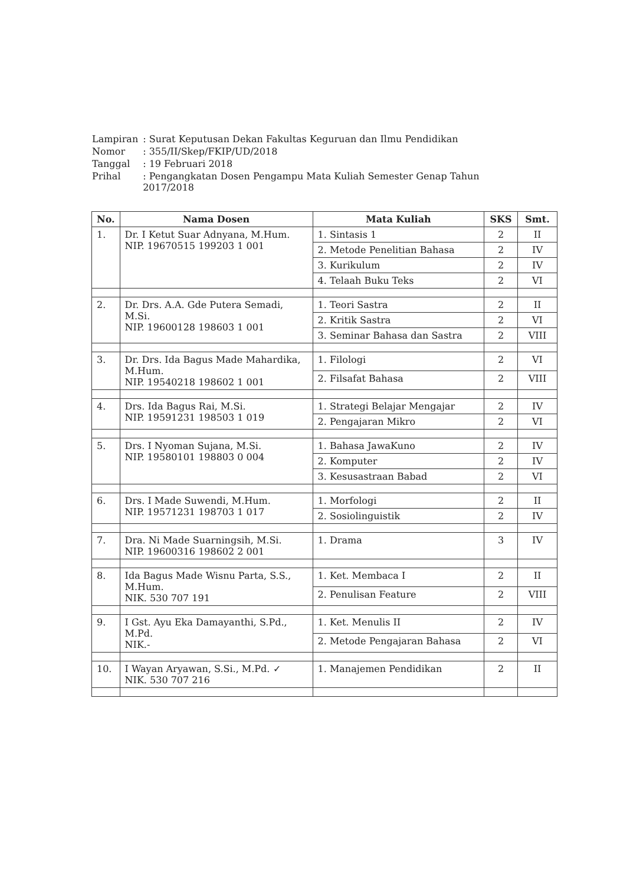| Lampiran | : Surat Keputusan Dekan Fakultas Keguruan dan Ilmu Pendidikan |
| Nomor | : 355/II/Skep/FKIP/UD/2018 |
| Tanggal | : 19 Februari 2018 |
| Prihal | : Pengangkatan Dosen Pengampu Mata Kuliah Semester Genap Tahun 2017/2018 |
| No. | Nama Dosen | Mata Kuliah | SKS | Smt. |
| --- | --- | --- | --- | --- |
| 1. | Dr. I Ketut Suar Adnyana, M.Hum. NIP. 19670515 199203 1 001 | 1. Sintasis 1 | 2 | II |
| | | 2. Metode Penelitian Bahasa | 2 | IV |
| | | 3. Kurikulum | 2 | IV |
| | | 4. Telaah Buku Teks | 2 | VI |
| 2. | Dr. Drs. A.A. Gde Putera Semadi, M.Si. NIP. 19600128 198603 1 001 | 1. Teori Sastra | 2 | II |
| | | 2. Kritik Sastra | 2 | VI |
| | | 3. Seminar Bahasa dan Sastra | 2 | VIII |
| 3. | Dr. Drs. Ida Bagus Made Mahardika, M.Hum. NIP. 19540218 198602 1 001 | 1. Filologi | 2 | VI |
| | | 2. Filsafat Bahasa | 2 | VIII |
| 4. | Drs. Ida Bagus Rai, M.Si. NIP. 19591231 198503 1 019 | 1. Strategi Belajar Mengajar | 2 | IV |
| | | 2. Pengajaran Mikro | 2 | VI |
| 5. | Drs. I Nyoman Sujana, M.Si. NIP. 19580101 198803 0 004 | 1. Bahasa JawaKuno | 2 | IV |
| | | 2. Komputer | 2 | IV |
| | | 3. Kesusastraan Babad | 2 | VI |
| 6. | Drs. I Made Suwendi, M.Hum. NIP. 19571231 198703 1 017 | 1. Morfologi | 2 | II |
| | | 2. Sosiolinguistik | 2 | IV |
| 7. | Dra. Ni Made Suarningsih, M.Si. NIP. 19600316 198602 2 001 | 1. Drama | 3 | IV |
| 8. | Ida Bagus Made Wisnu Parta, S.S., M.Hum. NIK. 530 707 191 | 1. Ket. Membaca I | 2 | II |
| | | 2. Penulisan Feature | 2 | VIII |
| 9. | I Gst. Ayu Eka Damayanthi, S.Pd., M.Pd. NIK.- | 1. Ket. Menulis II | 2 | IV |
| | | 2. Metode Pengajaran Bahasa | 2 | VI |
| 10. | I Wayan Aryawan, S.Si., M.Pd. ✓ NIK. 530 707 216 | 1. Manajemen Pendidikan | 2 | II |